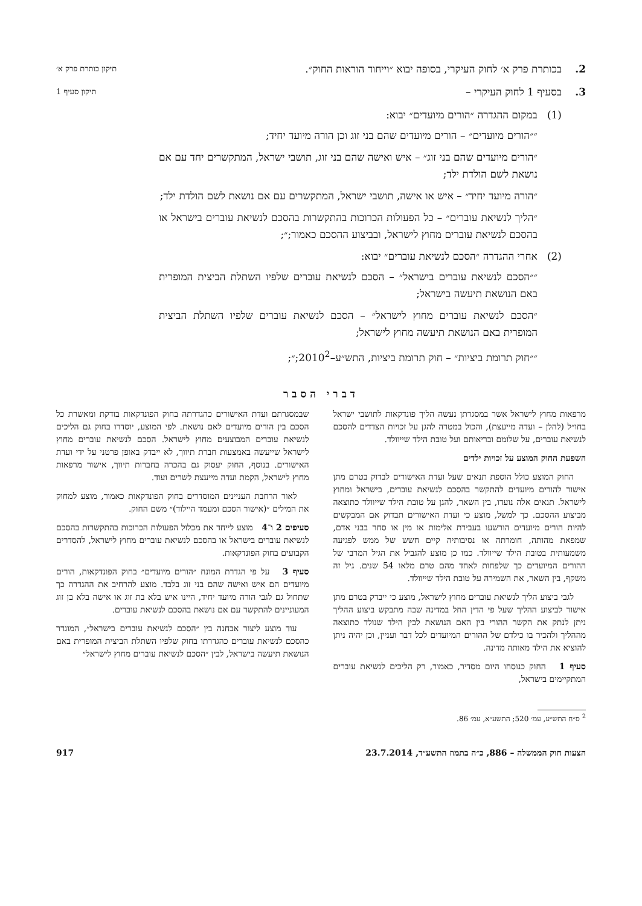2. בכותרת פרק א׳ לחוק העיקרי, בסופה יבוא ״וייחוד הוראות החוק״.
תיקון כותרת פרק א׳
3. בסעיף 1 לחוק העיקרי –
תיקון סעיף 1
(1) במקום ההגדרה ״הורים מיועדים״ יבוא:
״״הורים מיועדים״ – הורים מיועדים שהם בני זוג וכן הורה מיועד יחיד;
״הורים מיועדים שהם בני זוג״ – איש ואישה שהם בני זוג, תושבי ישראל, המתקשרים יחד עם אם נושאת לשם הולדת ילד;
״הורה מיועד יחיד״ – איש או אישה, תושבי ישראל, המתקשרים עם אם נושאת לשם הולדת ילד;
״הליך לנשיאת עוברים״ – כל הפעולות הכרוכות בהתקשרות בהסכם לנשיאת עוברים בישראל או בהסכם לנשיאת עוברים מחוץ לישראל, ובביצוע ההסכם כאמור;״;
(2) אחרי ההגדרה ״הסכם לנשיאת עוברים״ יבוא:
״״הסכם לנשיאת עוברים בישראל״ – הסכם לנשיאת עוברים שלפיו השתלת הביצית המופרית באם הנושאת תיעשה בישראל;
״הסכם לנשיאת עוברים מחוץ לישראל״ – הסכם לנשיאת עוברים שלפיו השתלת הביצית המופרית באם הנושאת תיעשה מחוץ לישראל;
״״חוק תרומת ביציות״ – חוק תרומת ביציות, התש״ע–2010<sup>2</sup>;״;
דברי הסבר
מרפאות מחוץ לישראל אשר במסגרתן נעשה הליך פונדקאות לתושבי ישראל בחו״ל (להלן – ועדה מייעצת), והכול במטרה להגן על זכויות הצדדים להסכם לנשיאת עוברים, על שלומם ובריאותם ועל טובת הילד שייוולד.
השפעת החוק המוצע על זכויות ילדים
החוק המוצע כולל הוספת תנאים שעל ועדת האישורים לבדוק בטרם מתן אישור להורים מיועדים להתקשר בהסכם לנשיאת עוברים, בישראל ומחוץ לישראל. תנאים אלה נועדו, בין השאר, להגן על טובת הילד שייוולד כתוצאה מביצוע ההסכם. כך למשל, מוצע כי ועדת האישורים תבדוק אם המבקשים להיות הורים מיועדים הורשעו בעבירת אלימות או מין או סחר בבני אדם, שמפאת מהותה, חומרתה או נסיבותיה קיים חשש של ממש לפגיעה משמעותית בטובת הילד שייוולד. כמו כן מוצע להגביל את הגיל המרבי של ההורים המיועדים כך שלפחות לאחד מהם טרם מלאו 54 שנים. גיל זה משקף, בין השאר, את השמירה על טובת הילד שייוולד.
לגבי ביצוע הליך לנשיאת עוברים מחוץ לישראל, מוצע כי ייבדק בטרם מתן אישור לביצוע ההליך שעל פי הדין החל במדינה שבה מתבקש ביצוע ההליך ניתן לנתק את הקשר ההורי בין האם הנושאת לבין הילד שנולד כתוצאה מההליך ולהכיר בו כילדם של ההורים המיועדים לכל דבר ועניין, וכן יהיה ניתן להוציא את הילד מאותה מדינה.
סעיף 1 החוק כנוסחו היום מסדיר, כאמור, רק הליכים לנשיאת עוברים המתקיימים בישראל,
שבמסגרתם ועדת האישורים כהגדרתה בחוק הפונדקאות בודקת ומאשרת כל הסכם בין הורים מיועדים לאם נושאת. לפי המוצע, יוסדרו בחוק גם הליכים לנשיאת עוברים המבוצעים מחוץ לישראל. הסכם לנשיאת עוברים מחוץ לישראל שייעשה באמצעות חברת תיווך, לא ייבדק באופן פרטני על ידי ועדת האישורים. בנוסף, החוק יעסוק גם בהכרה בחברות תיווך, אישור מרפאות מחוץ לישראל, הקמת ועדה מייעצת לשרים ועוד.
לאור הרחבת העניינים המוסדרים בחוק הפונדקאות כאמור, מוצע למחוק את המילים ״(אישור הסכם ומעמד היילוד)״ משם החוק.
סעיפים 2 ו־4 מוצע לייחד את מכלול הפעולות הכרוכות בהתקשרות בהסכם לנשיאת עוברים בישראל או בהסכם לנשיאת עוברים מחוץ לישראל, להסדרים הקבועים בחוק הפונדקאות.
סעיף 3 על פי הגדרת המונח ״הורים מיועדים״ בחוק הפונדקאות, הורים מיועדים הם איש ואישה שהם בני זוג בלבד. מוצע להרחיב את ההגדרה כך שתחול גם לגבי הורה מיועד יחיד, היינו איש בלא בת זוג או אישה בלא בן זוג המעוניינים להתקשר עם אם נושאת בהסכם לנשיאת עוברים.
עוד מוצע ליצור אבחנה בין ״הסכם לנשיאת עוברים בישראל״, המוגדר כהסכם לנשיאת עוברים כהגדרתו בחוק שלפיו השתלת הביצית המופרית באם הנושאת תיעשה בישראל, לבין ״הסכם לנשיאת עוברים מחוץ לישראל״
<sup>2</sup> ס״ח התש״ע, עמ׳ 520; התשע״א, עמ׳ 86.
הצעות חוק הממשלה – 886, כ״ה בתמוז התשע״ד, 23.7.2014 917